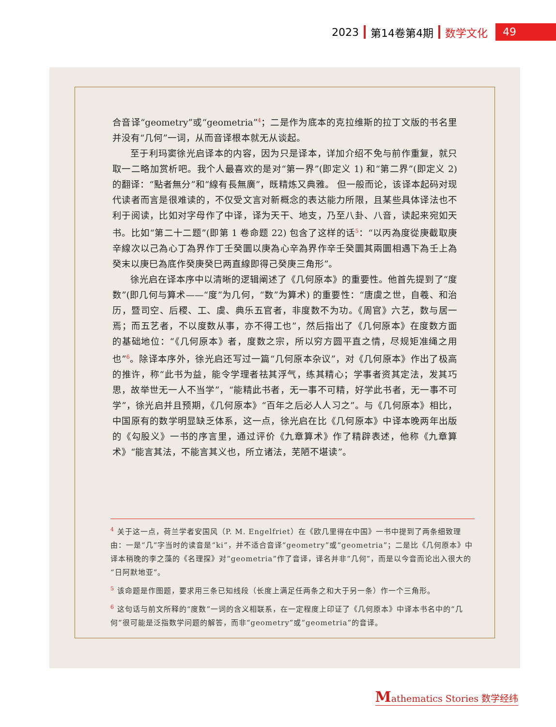2023 第14卷第4期 数学文化 49
合音译“geometry”或“geometria”<sup>4</sup>；二是作为底本的克拉维斯的拉丁文版的书名里并没有“几何”一词，从而音译根本就无从谈起。
至于利玛窦徐光启译本的内容，因为只是译本，详加介绍不免与前作重复，就只取一二略加赏析吧。我个人最喜欢的是对“第一界”(即定义 1) 和“第二界”(即定义 2) 的翻译：“點者無分”和“線有長無廣”，既精炼又典雅。 但一般而论，该译本起码对现代读者而言是很难读的，不仅受文言对新概念的表达能力所限，且某些具体译法也不利于阅读，比如对字母作了中译，译为天干、地支，乃至八卦、八音，读起来宛如天书。比如“第二十二题”(即第 1 卷命题 22) 包含了这样的话<sup>5</sup>：“以丙為度從庚截取庚辛線次以己為心丁為界作丁壬癸圜以庚為心辛為界作辛壬癸圜其兩圜相遇下為壬上為癸末以庚巳為底作癸庚癸巳两直線即得己癸庚三角形”。
徐光启在译本序中以清晰的逻辑阐述了《几何原本》的重要性。他首先提到了“度数”(即几何与算术——“度”为几何，“数”为算术) 的重要性：“唐虞之世，自羲、和治历，暨司空、后稷、工、虞、典乐五官者，非度数不为功。《周官》六艺，数与居一焉；而五艺者，不以度数从事，亦不得工也”，然后指出了《几何原本》在度数方面的基础地位：“《几何原本》者，度数之宗，所以穷方圆平直之情，尽规矩准绳之用也”<sup>6</sup>。除译本序外，徐光启还写过一篇“几何原本杂议”，对《几何原本》作出了极高的推许，称“此书为益，能令学理者祛其浮气，练其精心；学事者资其定法，发其巧思，故举世无一人不当学”，“能精此书者，无一事不可精，好学此书者，无一事不可学”，徐光启并且预期，《几何原本》“百年之后必人人习之”。与《几何原本》相比，中国原有的数学明显缺乏体系，这一点，徐光启在比《几何原本》中译本晚两年出版的《勾股义》一书的序言里，通过评价《九章算术》作了精辟表述，他称《九章算术》“能言其法，不能言其义也，所立诸法，芜陋不堪读”。
<sup>4</sup> 关于这一点，荷兰学者安国风（P. M. Engelfriet）在《欧几里得在中国》一书中提到了两条细致理由：一是“几”字当时的读音是“ki”，并不适合音译“geometry”或“geometria”；二是比《几何原本》中译本稍晚的李之藻的《名理探》对“geometria”作了音译，译名并非“几何”，而是以今音而论出入很大的“日阿默地亚”。
<sup>5</sup> 该命题是作图题，要求用三条已知线段（长度上满足任两条之和大于另一条）作一个三角形。
<sup>6</sup> 这句话与前文所释的“度数”一词的含义相联系，在一定程度上印证了《几何原本》中译本书名中的“几何”很可能是泛指数学问题的解答，而非“geometry”或“geometria”的音译。
Mathematics Stories 数学经纬